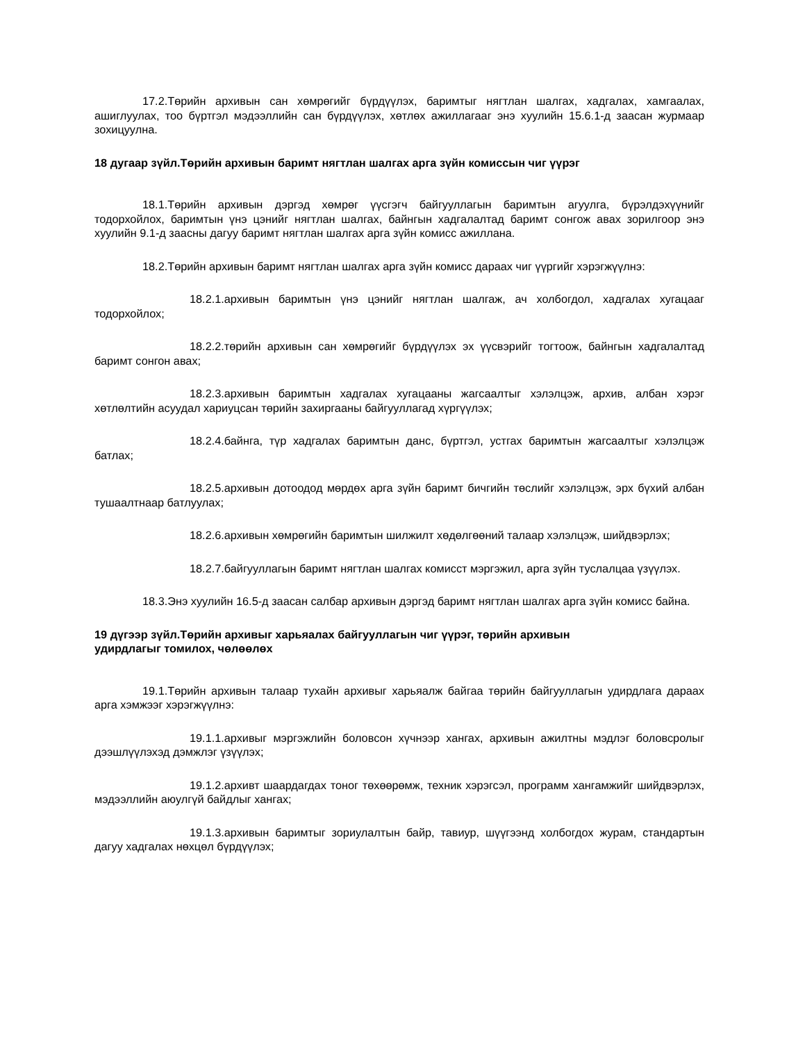17.2.Төрийн архивын сан хөмрөгийг бүрдүүлэх, баримтыг нягтлан шалгах, хадгалах, хамгаалах, ашиглуулах, тоо бүртгэл мэдээллийн сан бүрдүүлэх, хөтлөх ажиллагааг энэ хуулийн 15.6.1-д заасан журмаар зохицуулна.
18 дугаар зүйл.Төрийн архивын баримт нягтлан шалгах арга зүйн комиссын чиг үүрэг
18.1.Төрийн архивын дэргэд хөмрөг үүсгэгч байгууллагын баримтын агуулга, бүрэлдэхүүнийг тодорхойлох, баримтын үнэ цэнийг нягтлан шалгах, байнгын хадгалалтад баримт сонгож авах зорилгоор энэ хуулийн 9.1-д заасны дагуу баримт нягтлан шалгах арга зүйн комисс ажиллана.
18.2.Төрийн архивын баримт нягтлан шалгах арга зүйн комисс дараах чиг үүргийг хэрэгжүүлнэ:
18.2.1.архивын баримтын үнэ цэнийг нягтлан шалгаж, ач холбогдол, хадгалах хугацааг тодорхойлох;
18.2.2.төрийн архивын сан хөмрөгийг бүрдүүлэх эх үүсвэрийг тогтоож, байнгын хадгалалтад баримт сонгон авах;
18.2.3.архивын баримтын хадгалах хугацааны жагсаалтыг хэлэлцэж, архив, албан хэрэг хөтлөлтийн асуудал хариуцсан төрийн захиргааны байгууллагад хүргүүлэх;
18.2.4.байнга, түр хадгалах баримтын данс, бүртгэл, устгах баримтын жагсаалтыг хэлэлцэж батлах;
18.2.5.архивын дотоодод мөрдөх арга зүйн баримт бичгийн төслийг хэлэлцэж, эрх бүхий албан тушаалтнаар батлуулах;
18.2.6.архивын хөмрөгийн баримтын шилжилт хөдөлгөөний талаар хэлэлцэж, шийдвэрлэх;
18.2.7.байгууллагын баримт нягтлан шалгах комисст мэргэжил, арга зүйн туслалцаа үзүүлэх.
18.3.Энэ хуулийн 16.5-д заасан салбар архивын дэргэд баримт нягтлан шалгах арга зүйн комисс байна.
19 дүгээр зүйл.Төрийн архивыг харьяалах байгууллагын чиг үүрэг, төрийн архивын
удирдлагыг томилох, чөлөөлөх
19.1.Төрийн архивын талаар тухайн архивыг харьяалж байгаа төрийн байгууллагын удирдлага дараах арга хэмжээг хэрэгжүүлнэ:
19.1.1.архивыг мэргэжлийн боловсон хүчнээр хангах, архивын ажилтны мэдлэг боловсролыг дээшлүүлэхэд дэмжлэг үзүүлэх;
19.1.2.архивт шаардагдах тоног төхөөрөмж, техник хэрэгсэл, программ хангамжийг шийдвэрлэх, мэдээллийн аюулгүй байдлыг хангах;
19.1.3.архивын баримтыг зориулалтын байр, тавиур, шүүгээнд холбогдох журам, стандартын дагуу хадгалах нөхцөл бүрдүүлэх;